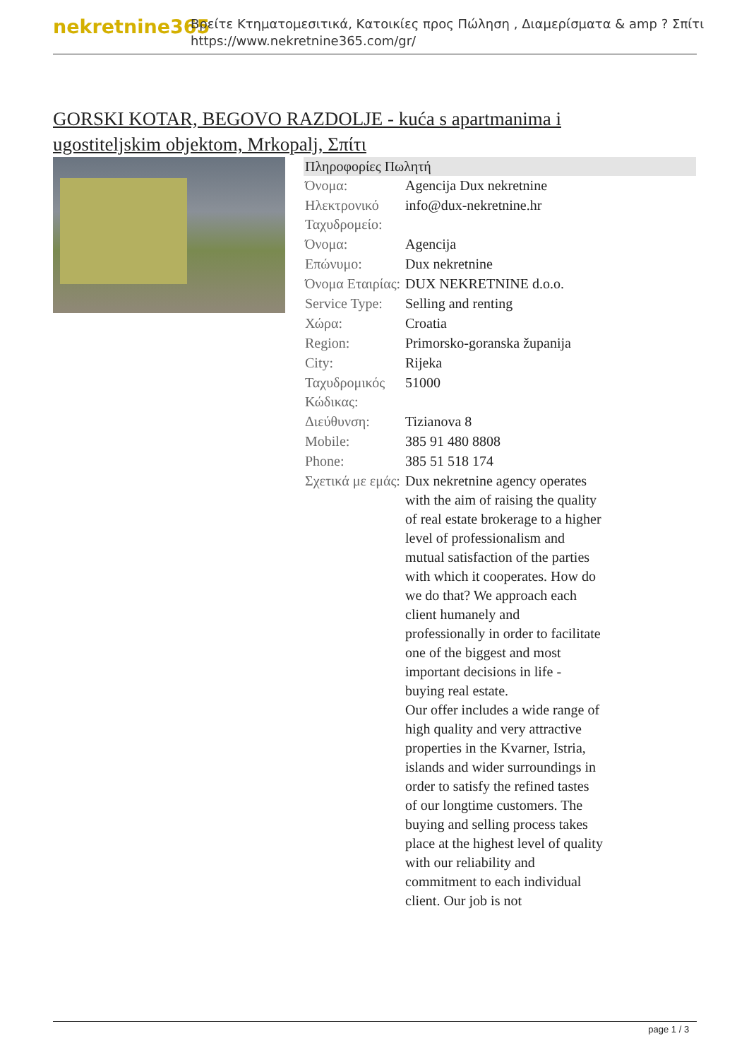nekretnine365
Βρείτε Κτηματομεσιτικά, Κατοικίες προς Πώληση , Διαμερίσματα & amp ? Σπίτι
https://www.nekretnine365.com/gr/
GORSKI KOTAR, BEGOVO RAZDOLJE - kuća s apartmanima i ugostiteljskim objektom, Mrkopalj, Σπίτι
| Πληροφορίες Πωλητή | | |
| --- | --- | --- |
| Όνομα: | Agencija Dux nekretnine | |
| Ηλεκτρονικό Ταχυδρομείο: | info@dux-nekretnine.hr | |
| Όνομα: | Agencija | |
| Επώνυμο: | Dux nekretnine | |
| Όνομα Εταιρίας: | DUX NEKRETNINE d.o.o. | |
| Service Type: | Selling and renting | |
| Χώρα: | Croatia | |
| Region: | Primorsko-goranska županija | |
| City: | Rijeka | |
| Ταχυδρομικός Κώδικας: | 51000 | |
| Διεύθυνση: | Tizianova 8 | |
| Mobile: | 385 91 480 8808 | |
| Phone: | 385 51 518 174 | |
| Σχετικά με εμάς: | Dux nekretnine agency operates with the aim of raising the quality of real estate brokerage to a higher level of professionalism and mutual satisfaction of the parties with which it cooperates. How do we do that? We approach each client humanely and professionally in order to facilitate one of the biggest and most important decisions in life - buying real estate. Our offer includes a wide range of high quality and very attractive properties in the Kvarner, Istria, islands and wider surroundings in order to satisfy the refined tastes of our longtime customers. The buying and selling process takes place at the highest level of quality with our reliability and commitment to each individual client. Our job is not | |
page 1 / 3